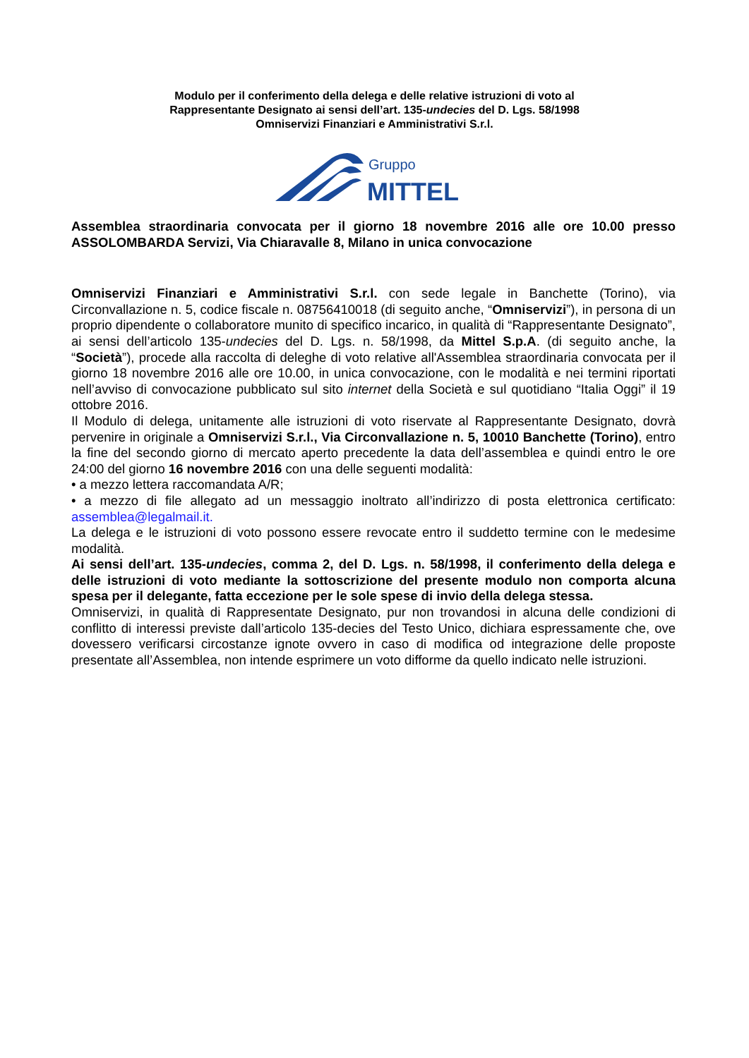Modulo per il conferimento della delega e delle relative istruzioni di voto al
Rappresentante Designato ai sensi dell’art. 135-undecies del D. Lgs. 58/1998
Omniservizi Finanziari e Amministrativi S.r.l.
Gruppo
MITTEL
Assemblea straordinaria convocata per il giorno 18 novembre 2016 alle ore 10.00 presso ASSOLOMBARDA Servizi, Via Chiaravalle 8, Milano in unica convocazione
Omniservizi Finanziari e Amministrativi S.r.l. con sede legale in Banchette (Torino), via Circonvallazione n. 5, codice fiscale n. 08756410018 (di seguito anche, “Omniservizi”), in persona di un proprio dipendente o collaboratore munito di specifico incarico, in qualità di “Rappresentante Designato”, ai sensi dell’articolo 135-undecies del D. Lgs. n. 58/1998, da Mittel S.p.A. (di seguito anche, la “Società”), procede alla raccolta di deleghe di voto relative all'Assemblea straordinaria convocata per il giorno 18 novembre 2016 alle ore 10.00, in unica convocazione, con le modalità e nei termini riportati nell’avviso di convocazione pubblicato sul sito internet della Società e sul quotidiano “Italia Oggi” il 19 ottobre 2016.
Il Modulo di delega, unitamente alle istruzioni di voto riservate al Rappresentante Designato, dovrà pervenire in originale a Omniservizi S.r.l., Via Circonvallazione n. 5, 10010 Banchette (Torino), entro la fine del secondo giorno di mercato aperto precedente la data dell’assemblea e quindi entro le ore 24:00 del giorno 16 novembre 2016 con una delle seguenti modalità:
• a mezzo lettera raccomandata A/R;
• a mezzo di file allegato ad un messaggio inoltrato all’indirizzo di posta elettronica certificato: assemblea@legalmail.it.
La delega e le istruzioni di voto possono essere revocate entro il suddetto termine con le medesime modalità.
Ai sensi dell’art. 135-undecies, comma 2, del D. Lgs. n. 58/1998, il conferimento della delega e delle istruzioni di voto mediante la sottoscrizione del presente modulo non comporta alcuna spesa per il delegante, fatta eccezione per le sole spese di invio della delega stessa.
Omniservizi, in qualità di Rappresentate Designato, pur non trovandosi in alcuna delle condizioni di conflitto di interessi previste dall’articolo 135-decies del Testo Unico, dichiara espressamente che, ove dovessero verificarsi circostanze ignote ovvero in caso di modifica od integrazione delle proposte presentate all’Assemblea, non intende esprimere un voto difforme da quello indicato nelle istruzioni.